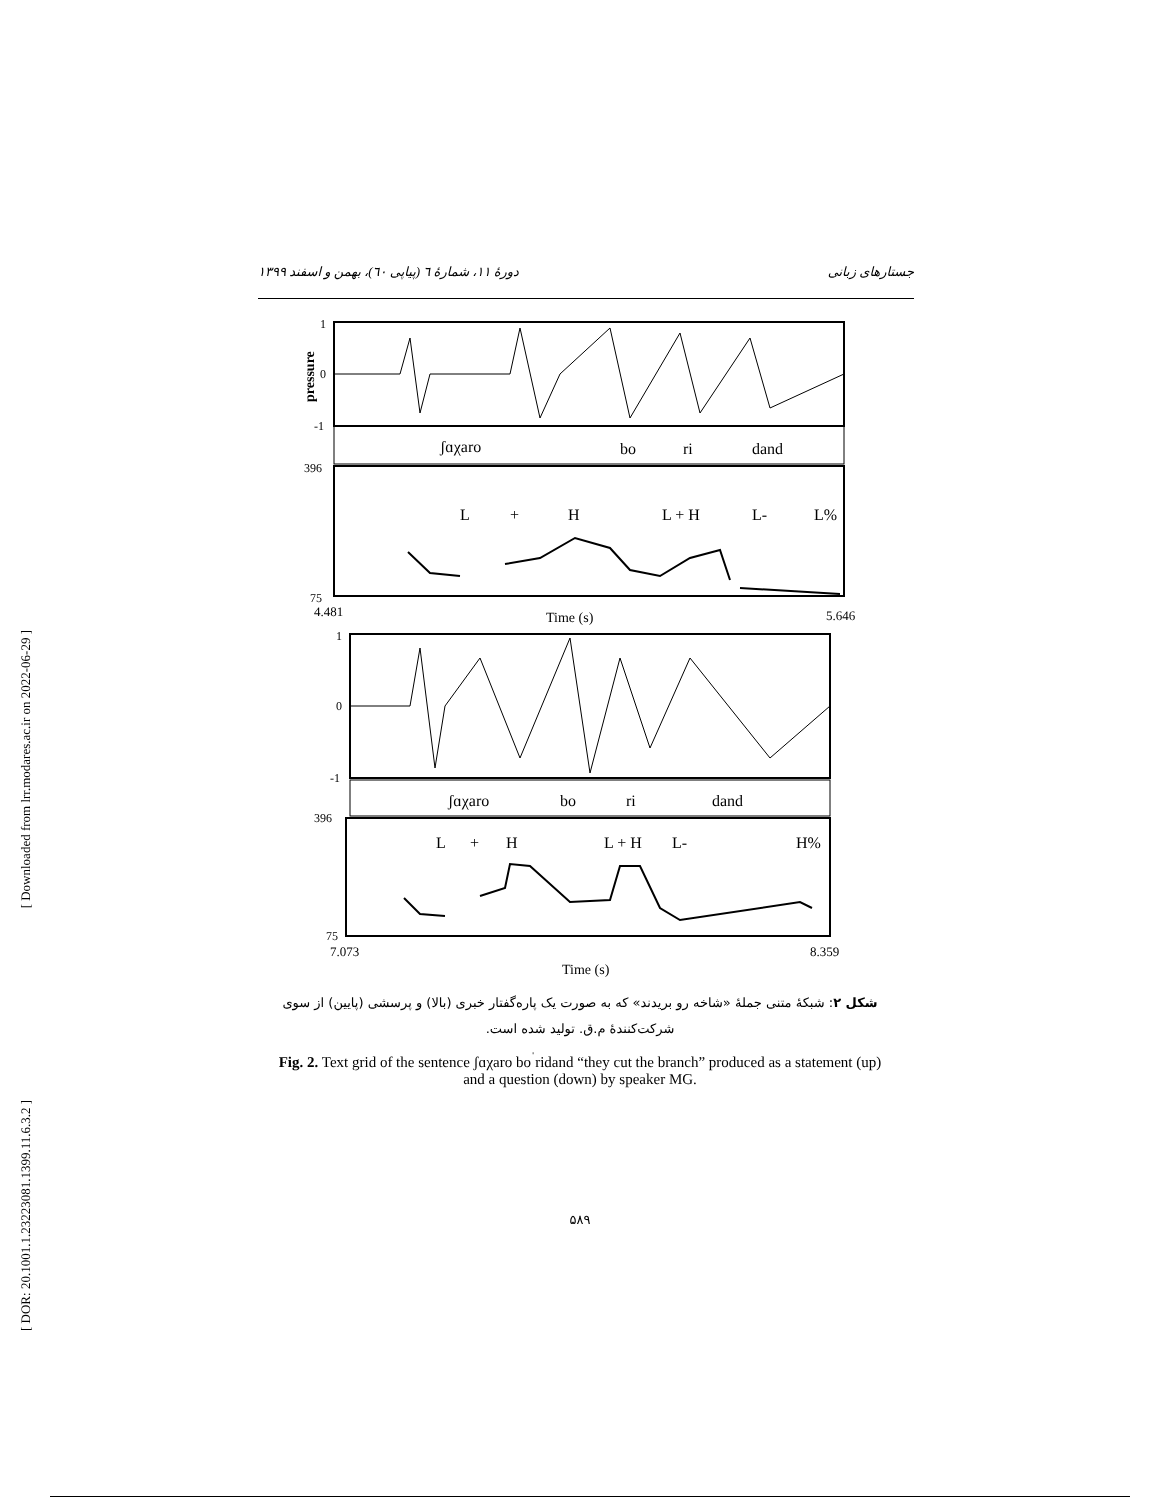[ Downloaded from lrr.modares.ac.ir on 2022-06-29 ]
[ DOR: 20.1001.1.23223081.1399.11.6.3.2 ]
جستارهای زبانی دورهٔ ۱۱، شمارهٔ ٦ (پیاپی ٦٠)، بهمن و اسفند ۱۳۹۹
pressure
1
0
-1
ʃɑχaro
bo
ri
dand
396
75
L
+
H
L + H
L-
L%
4.481
Time (s)
5.646
1
0
-1
ʃɑχaro
bo
ri
dand
396
75
L
+
H
L + H
L-
H%
7.073
8.359
Time (s)
شکل ۲: شبکهٔ متنی جملهٔ «شاخه رو بریدند» که به صورت یک پاره‌گفتار خبری (بالا) و پرسشی (پایین) از سوی شرکت‌کنندهٔ م.ق. تولید شده است.
Fig. 2. Text grid of the sentence ʃɑχaro bo<sup>ˈ</sup>ridand “they cut the branch” produced as a statement (up) and a question (down) by speaker MG.
۵۸۹